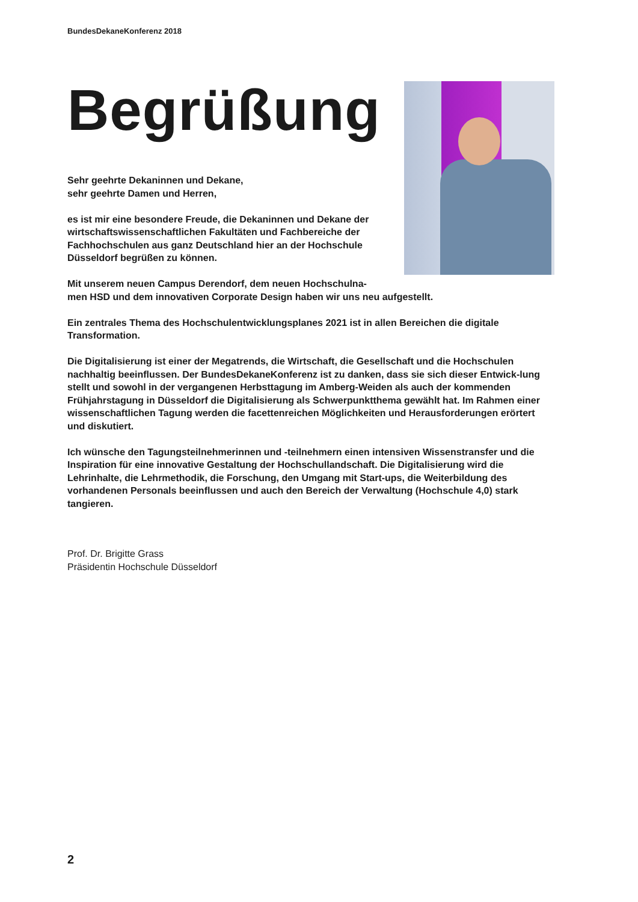BundesDekaneKonferenz 2018
Begrüßung
Sehr geehrte Dekaninnen und Dekane,
sehr geehrte Damen und Herren,
es ist mir eine besondere Freude, die Dekaninnen und Dekane der wirtschaftswissenschaftlichen Fakultäten und Fachbereiche der Fachhochschulen aus ganz Deutschland hier an der Hochschule Düsseldorf begrüßen zu können.
Mit unserem neuen Campus Derendorf, dem neuen Hochschulna-
men HSD und dem innovativen Corporate Design haben wir uns neu aufgestellt.
Ein zentrales Thema des Hochschulentwicklungsplanes 2021 ist in allen Bereichen die digitale Transformation.
Die Digitalisierung ist einer der Megatrends, die Wirtschaft, die Gesellschaft und die Hochschulen nachhaltig beeinflussen. Der BundesDekaneKonferenz ist zu danken, dass sie sich dieser Entwick-lung stellt und sowohl in der vergangenen Herbsttagung im Amberg-Weiden als auch der kommenden Frühjahrstagung in Düsseldorf die Digitalisierung als Schwerpunktthema gewählt hat. Im Rahmen einer wissenschaftlichen Tagung werden die facettenreichen Möglichkeiten und Herausforderungen erörtert und diskutiert.
Ich wünsche den Tagungsteilnehmerinnen und -teilnehmern einen intensiven Wissenstransfer und die Inspiration für eine innovative Gestaltung der Hochschullandschaft. Die Digitalisierung wird die Lehrinhalte, die Lehrmethodik, die Forschung, den Umgang mit Start-ups, die Weiterbildung des vorhandenen Personals beeinflussen und auch den Bereich der Verwaltung (Hochschule 4,0) stark tangieren.
Prof. Dr. Brigitte Grass
Präsidentin Hochschule Düsseldorf
2